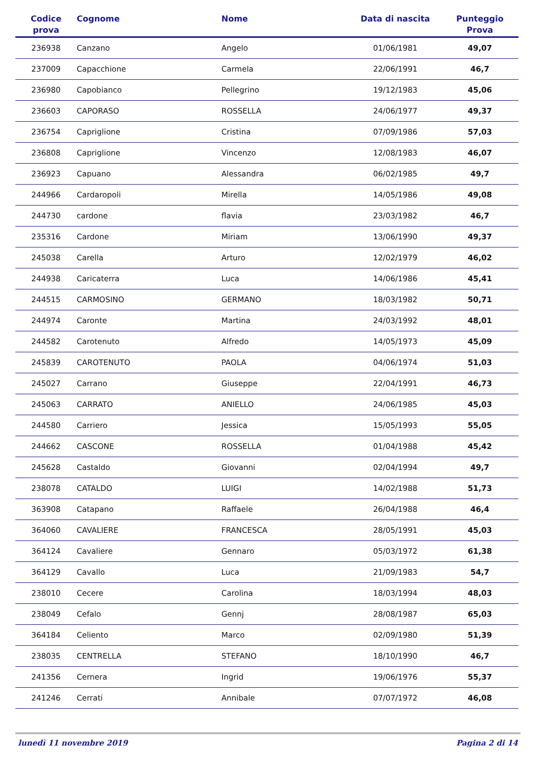| Codice prova | Cognome | Nome | Data di nascita | Punteggio Prova |
| --- | --- | --- | --- | --- |
| 236938 | Canzano | Angelo | 01/06/1981 | 49,07 |
| 237009 | Capacchione | Carmela | 22/06/1991 | 46,7 |
| 236980 | Capobianco | Pellegrino | 19/12/1983 | 45,06 |
| 236603 | CAPORASO | ROSSELLA | 24/06/1977 | 49,37 |
| 236754 | Capriglione | Cristina | 07/09/1986 | 57,03 |
| 236808 | Capriglione | Vincenzo | 12/08/1983 | 46,07 |
| 236923 | Capuano | Alessandra | 06/02/1985 | 49,7 |
| 244966 | Cardaropoli | Mirella | 14/05/1986 | 49,08 |
| 244730 | cardone | flavia | 23/03/1982 | 46,7 |
| 235316 | Cardone | Miriam | 13/06/1990 | 49,37 |
| 245038 | Carella | Arturo | 12/02/1979 | 46,02 |
| 244938 | Caricaterra | Luca | 14/06/1986 | 45,41 |
| 244515 | CARMOSINO | GERMANO | 18/03/1982 | 50,71 |
| 244974 | Caronte | Martina | 24/03/1992 | 48,01 |
| 244582 | Carotenuto | Alfredo | 14/05/1973 | 45,09 |
| 245839 | CAROTENUTO | PAOLA | 04/06/1974 | 51,03 |
| 245027 | Carrano | Giuseppe | 22/04/1991 | 46,73 |
| 245063 | CARRATO | ANIELLO | 24/06/1985 | 45,03 |
| 244580 | Carriero | Jessica | 15/05/1993 | 55,05 |
| 244662 | CASCONE | ROSSELLA | 01/04/1988 | 45,42 |
| 245628 | Castaldo | Giovanni | 02/04/1994 | 49,7 |
| 238078 | CATALDO | LUIGI | 14/02/1988 | 51,73 |
| 363908 | Catapano | Raffaele | 26/04/1988 | 46,4 |
| 364060 | CAVALIERE | FRANCESCA | 28/05/1991 | 45,03 |
| 364124 | Cavaliere | Gennaro | 05/03/1972 | 61,38 |
| 364129 | Cavallo | Luca | 21/09/1983 | 54,7 |
| 238010 | Cecere | Carolina | 18/03/1994 | 48,03 |
| 238049 | Cefalo | Gennj | 28/08/1987 | 65,03 |
| 364184 | Celiento | Marco | 02/09/1980 | 51,39 |
| 238035 | CENTRELLA | STEFANO | 18/10/1990 | 46,7 |
| 241356 | Cernera | Ingrid | 19/06/1976 | 55,37 |
| 241246 | Cerrati | Annibale | 07/07/1972 | 46,08 |
lunedì 11 novembre 2019 Pagina 2 di 14